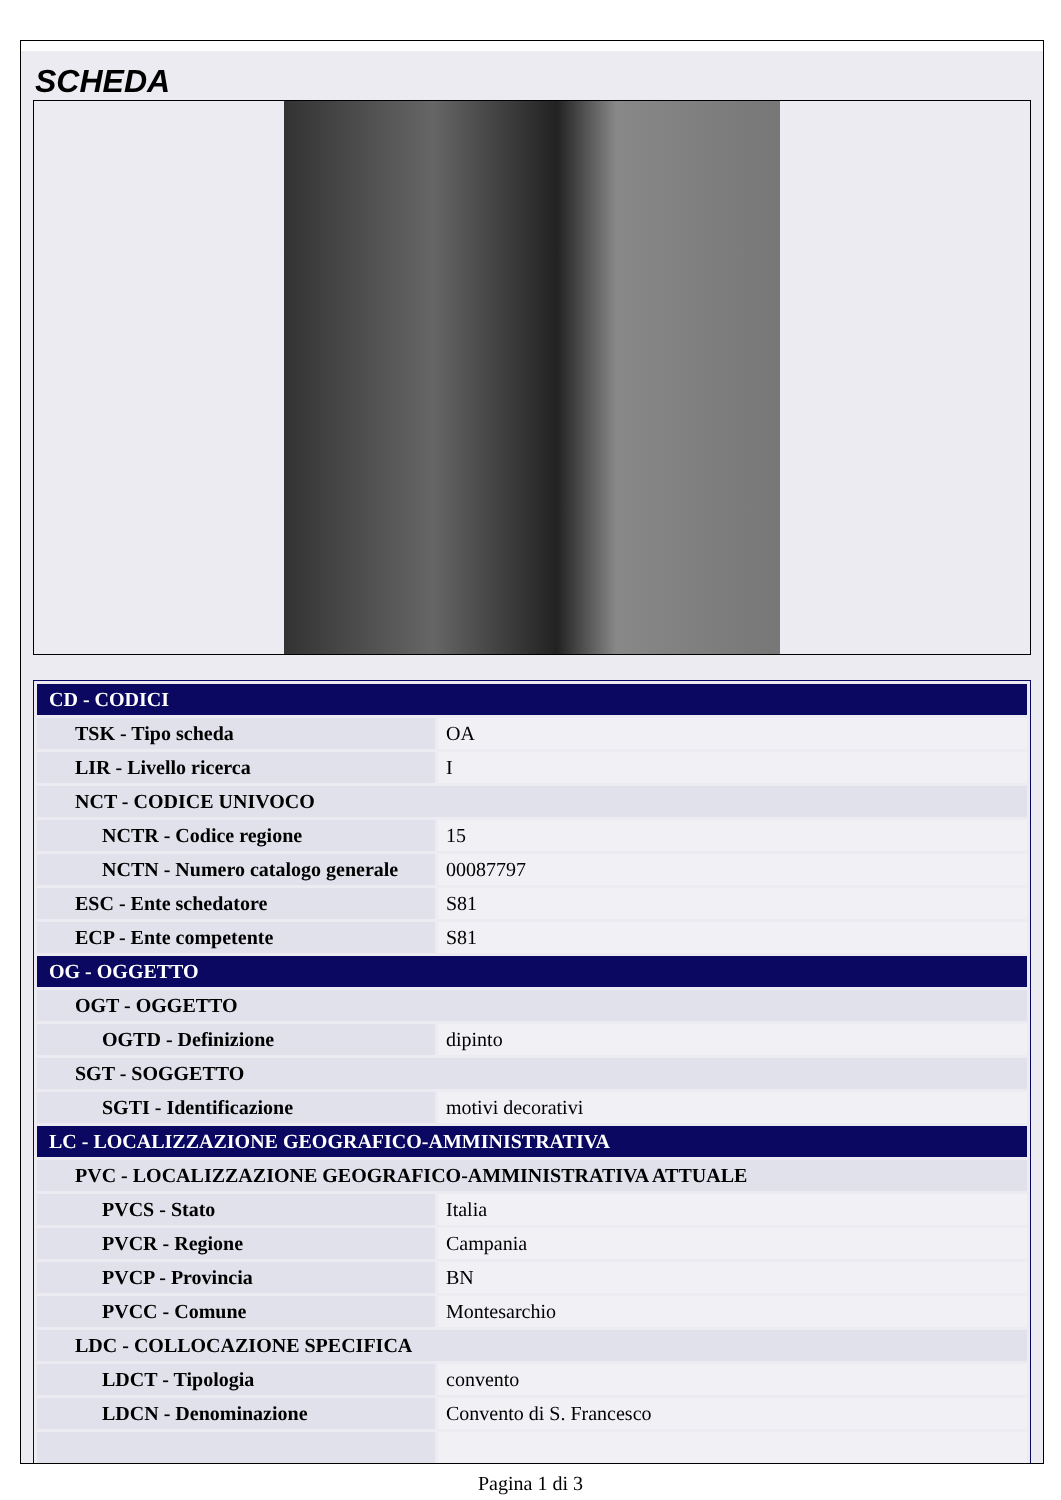SCHEDA
| CD - CODICI | |
| TSK - Tipo scheda | OA |
| LIR - Livello ricerca | I |
| NCT - CODICE UNIVOCO | |
| NCTR - Codice regione | 15 |
| NCTN - Numero catalogo generale | 00087797 |
| ESC - Ente schedatore | S81 |
| ECP - Ente competente | S81 |
| OG - OGGETTO | |
| OGT - OGGETTO | |
| OGTD - Definizione | dipinto |
| SGT - SOGGETTO | |
| SGTI - Identificazione | motivi decorativi |
| LC - LOCALIZZAZIONE GEOGRAFICO-AMMINISTRATIVA | |
| PVC - LOCALIZZAZIONE GEOGRAFICO-AMMINISTRATIVA ATTUALE | |
| PVCS - Stato | Italia |
| PVCR - Regione | Campania |
| PVCP - Provincia | BN |
| PVCC - Comune | Montesarchio |
| LDC - COLLOCAZIONE SPECIFICA | |
| LDCT - Tipologia | convento |
| LDCN - Denominazione | Convento di S. Francesco |
Pagina 1 di 3